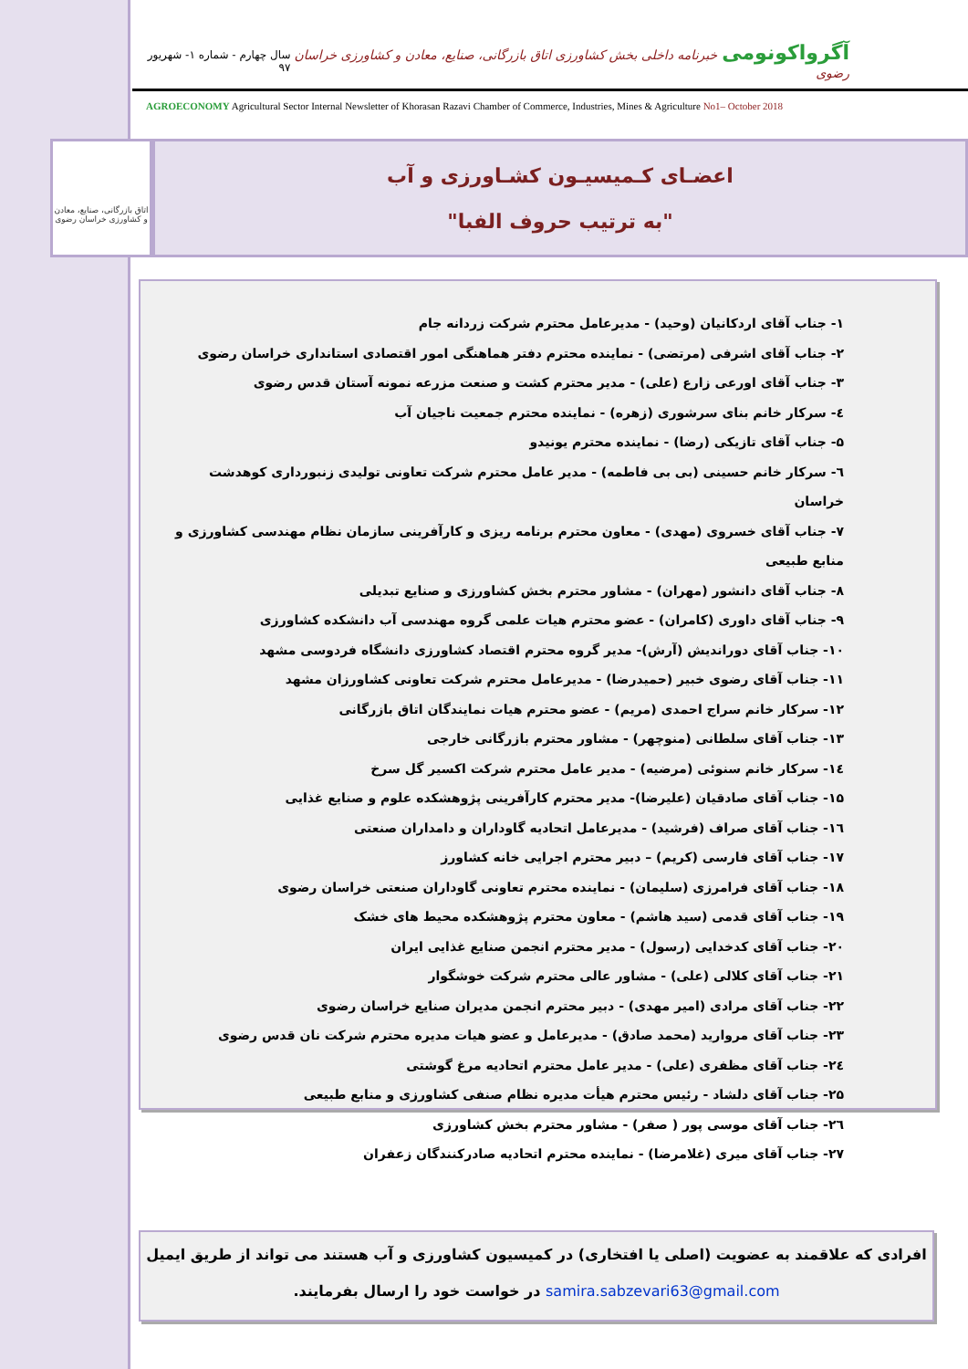آگرواکونومی خبرنامه داخلی بخش کشاورزی اتاق بازرگانی، صنایع، معادن و کشاورزی خراسان رضوی سال چهارم - شماره ۱- شهریور ۹۷
AGROECONOMY Agricultural Sector Internal Newsletter of Khorasan Razavi Chamber of Commerce, Industries, Mines & Agriculture No1– October 2018
اتاق بازرگانی، صنایع، معادن و کشاورزی خراسان رضوی
اعضـای کـمیسیـون کشـاورزی و آب
"به ترتیب حروف الفبا"
۱- جناب آقای اردکانیان (وحید) - مدیرعامل محترم شرکت زردانه جام
۲- جناب آقای اشرفی (مرتضی) - نماینده محترم دفتر هماهنگی امور اقتصادی استانداری خراسان رضوی
۳- جناب آقای اورعی زارع (علی) - مدیر محترم کشت و صنعت مزرعه نمونه آستان قدس رضوی
٤- سرکار خانم بنای سرشوری (زهره) - نماینده محترم جمعیت ناجیان آب
۵- جناب آقای تازیکی (رضا) - نماینده محترم یونیدو
٦- سرکار خانم حسینی (بی بی فاطمه) - مدیر عامل محترم شرکت تعاونی تولیدی زنبورداری کوهدشت خراسان
۷- جناب آقای خسروی (مهدی) - معاون محترم برنامه ریزی و کارآفرینی سازمان نظام مهندسی کشاورزی و منابع طبیعی
۸- جناب آقای دانشور (مهران) - مشاور محترم بخش کشاورزی و صنایع تبدیلی
۹- جناب آقای داوری (کامران) - عضو محترم هیات علمی گروه مهندسی آب دانشکده کشاورزی
۱۰- جناب آقای دوراندیش (آرش)- مدیر گروه محترم اقتصاد کشاورزی دانشگاه فردوسی مشهد
۱۱- جناب آقای رضوی خبیر (حمیدرضا) - مدیرعامل محترم شرکت تعاونی کشاورزان مشهد
۱۲- سرکار خانم سراج احمدی (مریم) - عضو محترم هیات نمایندگان اتاق بازرگانی
۱۳- جناب آقای سلطانی (منوچهر) - مشاور محترم بازرگانی خارجی
۱٤- سرکار خانم سنوئی (مرضیه) - مدیر عامل محترم شرکت اکسیر گل سرخ
۱۵- جناب آقای صادقیان (علیرضا)- مدیر محترم کارآفرینی پژوهشکده علوم و صنایع غذایی
۱٦- جناب آقای صراف (فرشید) - مدیرعامل اتحادیه گاوداران و دامداران صنعتی
۱۷- جناب آقای فارسی (کریم) – دبیر محترم اجرایی خانه کشاورز
۱۸- جناب آقای فرامرزی (سلیمان) - نماینده محترم تعاونی گاوداران صنعتی خراسان رضوی
۱۹- جناب آقای قدمی (سید هاشم) - معاون محترم پژوهشکده محیط های خشک
۲۰- جناب آقای کدخدایی (رسول) - مدیر محترم انجمن صنایع غذایی ایران
۲۱- جناب آقای کلالی (علی) - مشاور عالی محترم شرکت خوشگوار
۲۲- جناب آقای مرادی (امیر مهدی) - دبیر محترم انجمن مدیران صنایع خراسان رضوی
۲۳- جناب آقای مروارید (محمد صادق) - مدیرعامل و عضو هیات مدیره محترم شرکت نان قدس رضوی
۲٤- جناب آقای مظفری (علی) - مدیر عامل محترم اتحادیه مرغ گوشتی
۲۵- جناب آقای دلشاد - رئیس محترم هیأت مدیره نظام صنفی کشاورزی و منابع طبیعی
۲٦- جناب آقای موسی پور ( صفر) - مشاور محترم بخش کشاورزی
۲۷- جناب آقای میری (غلامرضا) - نماینده محترم اتحادیه صادرکنندگان زعفران
افرادی که علاقمند به عضویت (اصلی یا افتخاری) در کمیسیون کشاورزی و آب هستند می تواند از طریق ایمیل
samira.sabzevari63@gmail.com در خواست خود را ارسال بفرمایند.